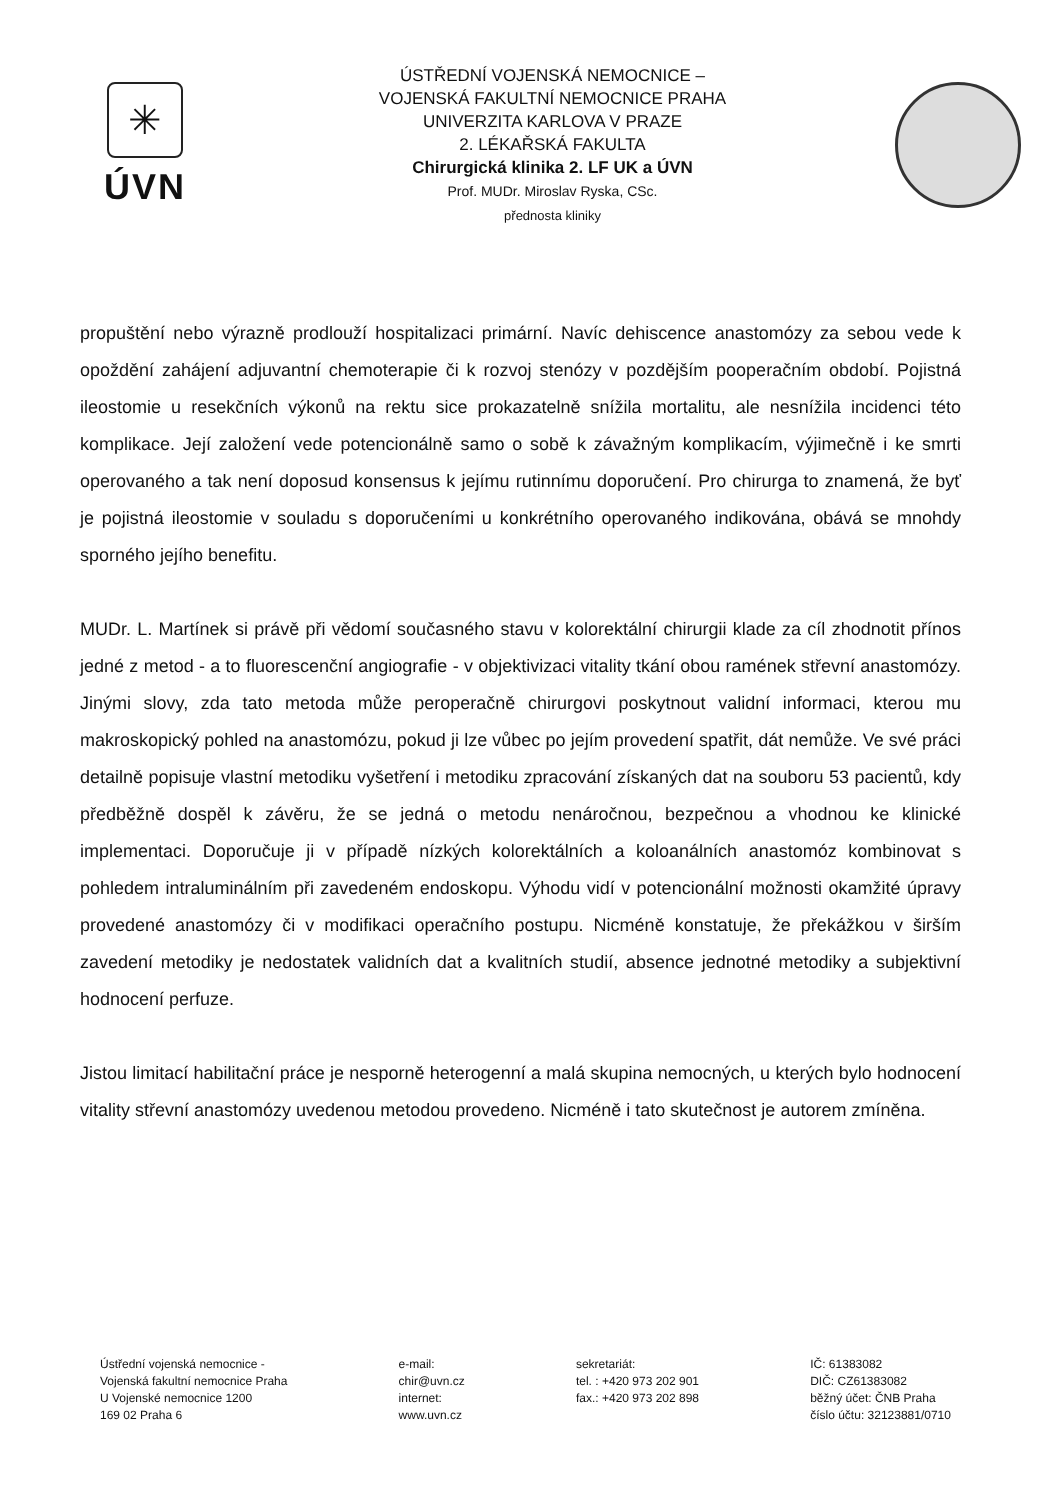✳
ÚVN
ÚSTŘEDNÍ VOJENSKÁ NEMOCNICE –
VOJENSKÁ FAKULTNÍ NEMOCNICE PRAHA
UNIVERZITA KARLOVA V PRAZE
2. LÉKAŘSKÁ FAKULTA
Chirurgická klinika 2. LF UK a ÚVN
Prof. MUDr. Miroslav Ryska, CSc.
přednosta kliniky
propuštění nebo výrazně prodlouží hospitalizaci primární. Navíc dehiscence anastomózy za sebou vede k opoždění zahájení adjuvantní chemoterapie či k rozvoj stenózy v pozdějším pooperačním období. Pojistná ileostomie u resekčních výkonů na rektu sice prokazatelně snížila mortalitu, ale nesnížila incidenci této komplikace. Její založení vede potencionálně samo o sobě k závažným komplikacím, výjimečně i ke smrti operovaného a tak není doposud konsensus k jejímu rutinnímu doporučení. Pro chirurga to znamená, že byť je pojistná ileostomie v souladu s doporučeními u konkrétního operovaného indikována, obává se mnohdy sporného jejího benefitu.
MUDr. L. Martínek si právě při vědomí současného stavu v kolorektální chirurgii klade za cíl zhodnotit přínos jedné z metod - a to fluorescenční angiografie - v objektivizaci vitality tkání obou ramének střevní anastomózy. Jinými slovy, zda tato metoda může peroperačně chirurgovi poskytnout validní informaci, kterou mu makroskopický pohled na anastomózu, pokud ji lze vůbec po jejím provedení spatřit, dát nemůže. Ve své práci detailně popisuje vlastní metodiku vyšetření i metodiku zpracování získaných dat na souboru 53 pacientů, kdy předběžně dospěl k závěru, že se jedná o metodu nenáročnou, bezpečnou a vhodnou ke klinické implementaci. Doporučuje ji v případě nízkých kolorektálních a koloanálních anastomóz kombinovat s pohledem intraluminálním při zavedeném endoskopu. Výhodu vidí v potencionální možnosti okamžité úpravy provedené anastomózy či v modifikaci operačního postupu. Nicméně konstatuje, že překážkou v širším zavedení metodiky je nedostatek validních dat a kvalitních studií, absence jednotné metodiky a subjektivní hodnocení perfuze.
Jistou limitací habilitační práce je nesporně heterogenní a malá skupina nemocných, u kterých bylo hodnocení vitality střevní anastomózy uvedenou metodou provedeno. Nicméně i tato skutečnost je autorem zmíněna.
Ústřední vojenská nemocnice -
Vojenská fakultní nemocnice Praha
U Vojenské nemocnice 1200
169 02 Praha 6
e-mail:
chir@uvn.cz
internet:
www.uvn.cz
sekretariát:
tel. : +420 973 202 901
fax.: +420 973 202 898
IČ: 61383082
DIČ: CZ61383082
běžný účet: ČNB Praha
číslo účtu: 32123881/0710